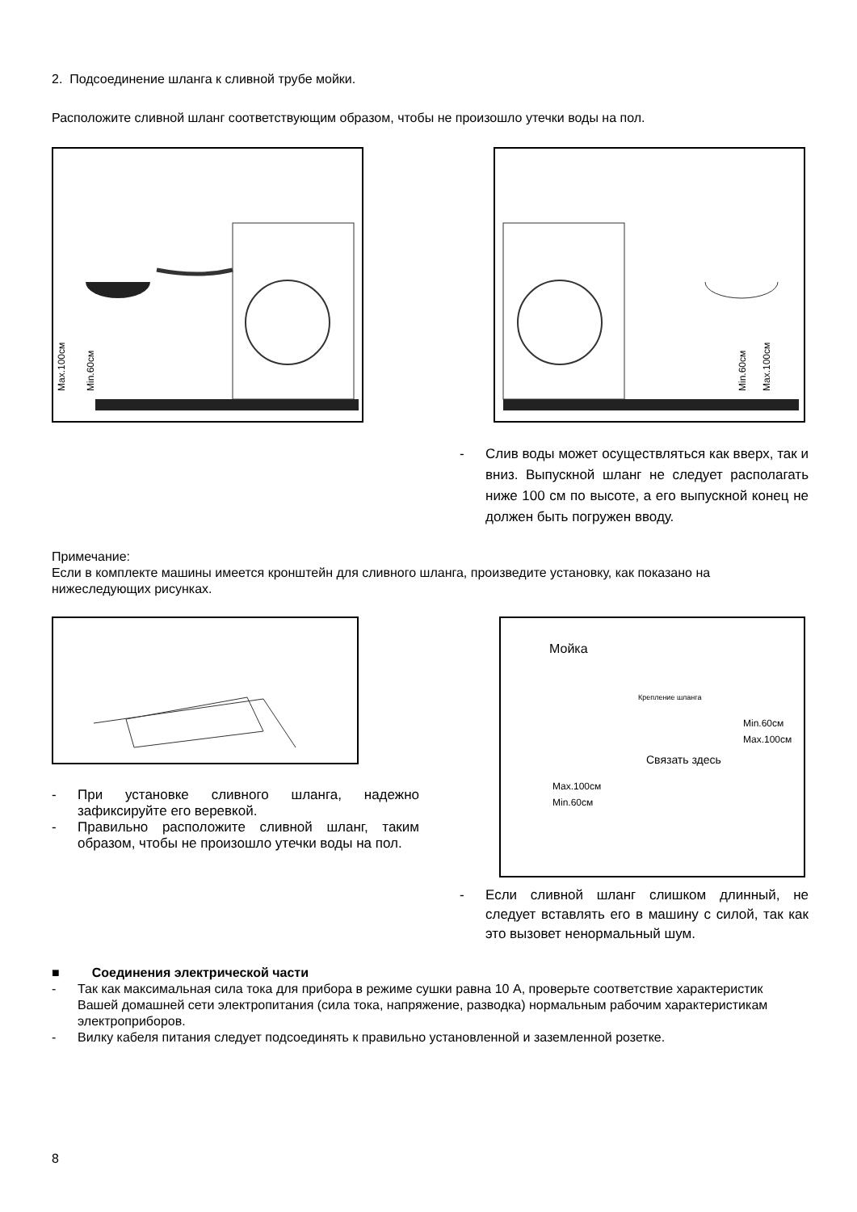2. Подсоединение шланга к сливной трубе мойки.
Расположите сливной шланг соответствующим образом, чтобы не произошло утечки воды на пол.
Max.100см
Min.60см
Min.60см
Max.100см
- Слив воды может осуществляться как вверх, так и вниз. Выпускной шланг не следует располагать ниже 100 см по высоте, а его выпускной конец не должен быть погружен вводу.
Примечание:
Если в комплекте машины имеется кронштейн для сливного шланга, произведите установку, как показано на нижеследующих рисунках.
- При установке сливного шланга, надежно зафиксируйте его веревкой.
- Правильно расположите сливной шланг, таким образом, чтобы не произошло утечки воды на пол.
Мойка
Крепление шланга
Связать здесь
Max.100см
Min.60см
Min.60см Max.100см
- Если сливной шланг слишком длинный, не следует вставлять его в машину с силой, так как это вызовет ненормальный шум.
■ Соединения электрической части
- Так как максимальная сила тока для прибора в режиме сушки равна 10 А, проверьте соответствие характеристик Вашей домашней сети электропитания (сила тока, напряжение, разводка) нормальным рабочим характеристикам электроприборов.
- Вилку кабеля питания следует подсоединять к правильно установленной и заземленной розетке.
8